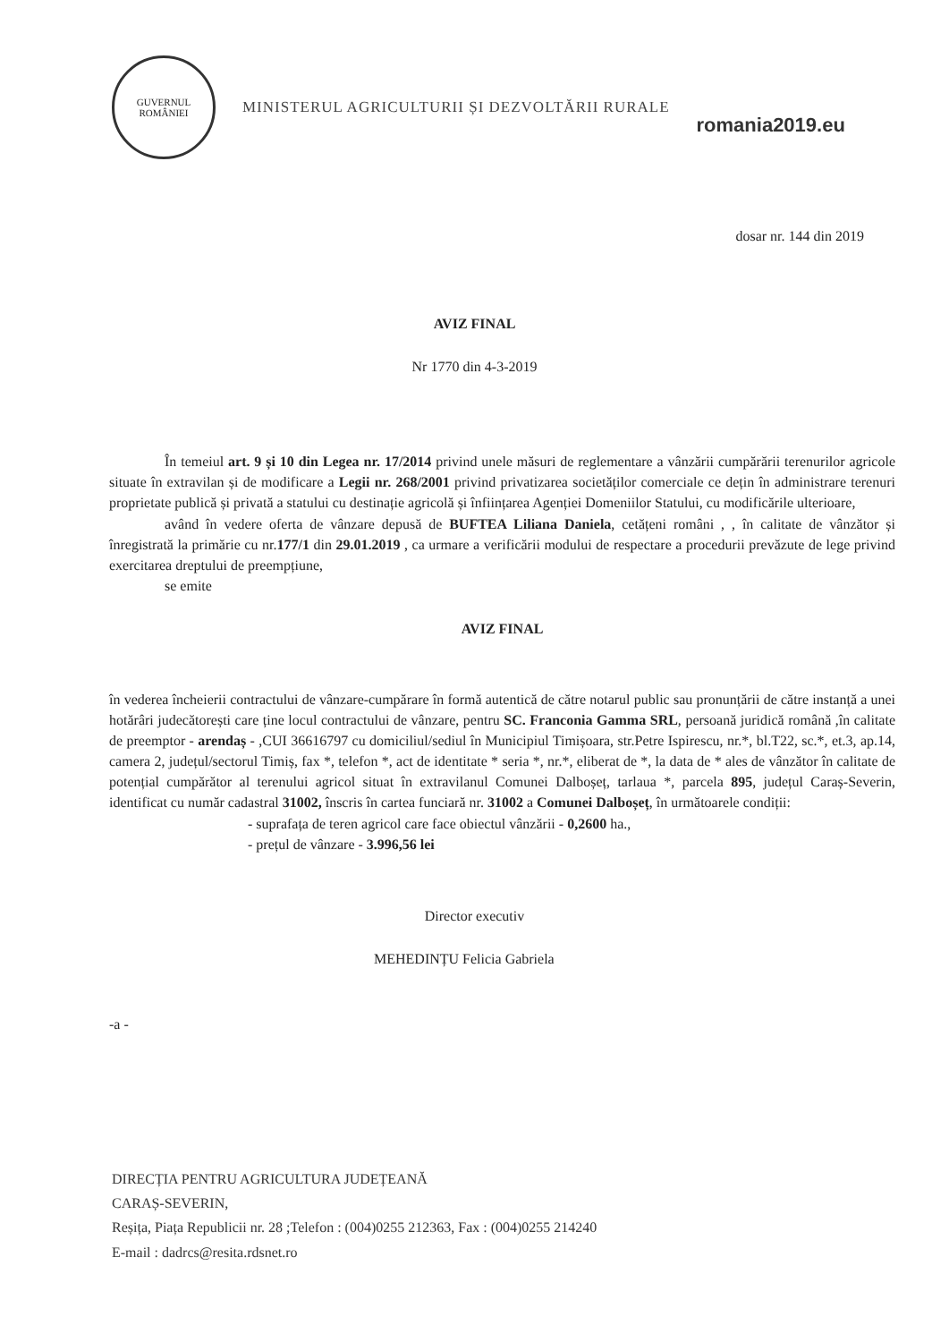GUVERNUL
ROMÂNIEI
MINISTERUL AGRICULTURII ȘI DEZVOLTĂRII RURALE
romania2019.eu
dosar nr. 144 din 2019
AVIZ FINAL
Nr 1770 din 4-3-2019
În temeiul art. 9 și 10 din Legea nr. 17/2014 privind unele măsuri de reglementare a vânzării cumpărării terenurilor agricole situate în extravilan și de modificare a Legii nr. 268/2001 privind privatizarea societăților comerciale ce dețin în administrare terenuri proprietate publică și privată a statului cu destinație agricolă și înființarea Agenției Domeniilor Statului, cu modificările ulterioare,
având în vedere oferta de vânzare depusă de BUFTEA Liliana Daniela, cetățeni români , , în calitate de vânzător și înregistrată la primărie cu nr.177/1 din 29.01.2019 , ca urmare a verificării modului de respectare a procedurii prevăzute de lege privind exercitarea dreptului de preempțiune,
se emite
AVIZ FINAL
în vederea încheierii contractului de vânzare-cumpărare în formă autentică de către notarul public sau pronunțării de către instanță a unei hotărâri judecătorești care ține locul contractului de vânzare, pentru SC. Franconia Gamma SRL, persoană juridică română ,în calitate de preemptor - arendaș - ,CUI 36616797 cu domiciliul/sediul în Municipiul Timișoara, str.Petre Ispirescu, nr.*, bl.T22, sc.*, et.3, ap.14, camera 2, județul/sectorul Timiș, fax *, telefon *, act de identitate * seria *, nr.*, eliberat de *, la data de * ales de vânzător în calitate de potențial cumpărător al terenului agricol situat în extravilanul Comunei Dalboșeț, tarlaua *, parcela 895, județul Caraș-Severin, identificat cu număr cadastral 31002, înscris în cartea funciară nr. 31002 a Comunei Dalboșeț, în următoarele condiții:
- suprafața de teren agricol care face obiectul vânzării - 0,2600 ha.,
- prețul de vânzare - 3.996,56 lei
Director executiv
MEHEDINȚU Felicia Gabriela
-a -
DIRECȚIA PENTRU AGRICULTURA JUDEȚEANĂ
CARAȘ-SEVERIN,
Reșița, Piața Republicii nr. 28 ;Telefon : (004)0255 212363, Fax : (004)0255 214240
E-mail : dadrcs@resita.rdsnet.ro